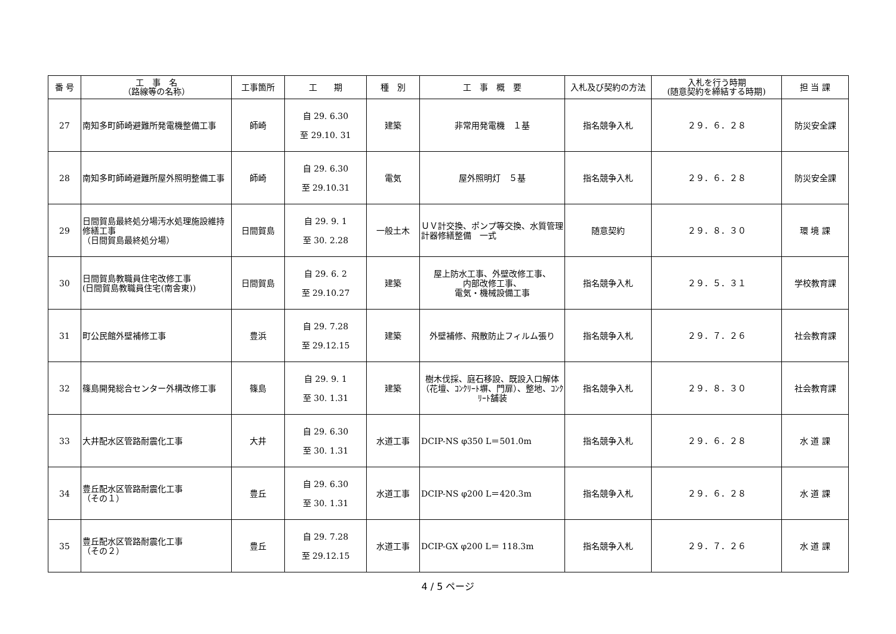| 番 号 | 工 事 名 （路線等の名称） | 工事箇所 | 工 期 | 種 別 | 工 事 概 要 | 入札及び契約の方法 | 入札を行う時期 (随意契約を締結する時期) | 担 当 課 |
| --- | --- | --- | --- | --- | --- | --- | --- | --- |
| 27 | 南知多町師崎避難所発電機整備工事 | 師崎 | 自 29. 6.30 至 29.10. 31 | 建築 | 非常用発電機 １基 | 指名競争入札 | ２９．６．２８ | 防災安全課 |
| 28 | 南知多町師崎避難所屋外照明整備工事 | 師崎 | 自 29. 6.30 至 29.10.31 | 電気 | 屋外照明灯 ５基 | 指名競争入札 | ２９．６．２８ | 防災安全課 |
| 29 | 日間賀島最終処分場汚水処理施設維持修繕工事 （日間賀島最終処分場） | 日間賀島 | 自 29. 9. 1 至 30. 2.28 | 一般土木 | ＵＶ計交換、ポンプ等交換、水質管理計器修繕整備 一式 | 随意契約 | ２９．８．３０ | 環 境 課 |
| 30 | 日間賀島教職員住宅改修工事 (日間賀島教職員住宅(南舎東)) | 日間賀島 | 自 29. 6. 2 至 29.10.27 | 建築 | 屋上防水工事、外壁改修工事、 内部改修工事、 電気・機械設備工事 | 指名競争入札 | ２９．５．３１ | 学校教育課 |
| 31 | 町公民館外壁補修工事 | 豊浜 | 自 29. 7.28 至 29.12.15 | 建築 | 外壁補修、飛散防止フィルム張り | 指名競争入札 | ２９．７．２６ | 社会教育課 |
| 32 | 篠島開発総合センター外構改修工事 | 篠島 | 自 29. 9. 1 至 30. 1.31 | 建築 | 樹木伐採、庭石移設、既設入口解体（花壇、ｺﾝｸﾘｰﾄ塀、門扉）、整地、ｺﾝｸﾘｰﾄ舗装 | 指名競争入札 | ２９．８．３０ | 社会教育課 |
| 33 | 大井配水区管路耐震化工事 | 大井 | 自 29. 6.30 至 30. 1.31 | 水道工事 | DCIP-NS φ350 L＝501.0m | 指名競争入札 | ２９．６．２８ | 水 道 課 |
| 34 | 豊丘配水区管路耐震化工事 （その１） | 豊丘 | 自 29. 6.30 至 30. 1.31 | 水道工事 | DCIP-NS φ200 L＝420.3m | 指名競争入札 | ２９．６．２８ | 水 道 課 |
| 35 | 豊丘配水区管路耐震化工事 （その２） | 豊丘 | 自 29. 7.28 至 29.12.15 | 水道工事 | DCIP-GX φ200 L＝ 118.3m | 指名競争入札 | ２９．７．２６ | 水 道 課 |
4 / 5 ページ